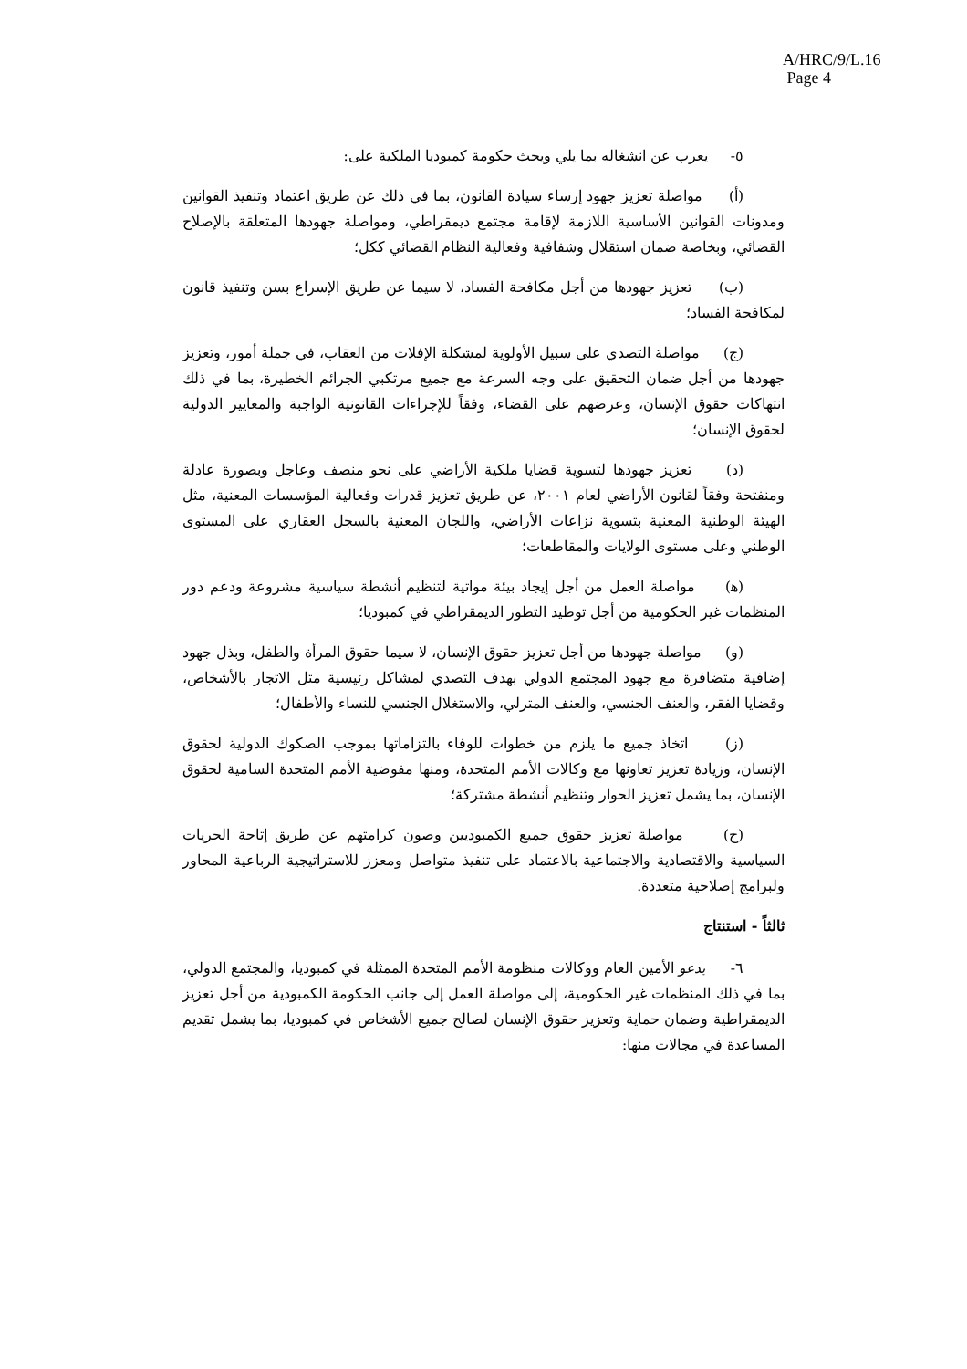A/HRC/9/L.16
Page 4
٥- يعرب عن انشغاله بما يلي ويحث حكومة كمبوديا الملكية على:
(أ) مواصلة تعزيز جهود إرساء سيادة القانون، بما في ذلك عن طريق اعتماد وتنفيذ القوانين ومدونات القوانين الأساسية اللازمة لإقامة مجتمع ديمقراطي، ومواصلة جهودها المتعلقة بالإصلاح القضائي، وبخاصة ضمان استقلال وشفافية وفعالية النظام القضائي ككل؛
(ب) تعزيز جهودها من أجل مكافحة الفساد، لا سيما عن طريق الإسراع بسن وتنفيذ قانون لمكافحة الفساد؛
(ج) مواصلة التصدي على سبيل الأولوية لمشكلة الإفلات من العقاب، في جملة أمور، وتعزيز جهودها من أجل ضمان التحقيق على وجه السرعة مع جميع مرتكبي الجرائم الخطيرة، بما في ذلك انتهاكات حقوق الإنسان، وعرضهم على القضاء، وفقاً للإجراءات القانونية الواجبة والمعايير الدولية لحقوق الإنسان؛
(د) تعزيز جهودها لتسوية قضايا ملكية الأراضي على نحو منصف وعاجل وبصورة عادلة ومنفتحة وفقاً لقانون الأراضي لعام ٢٠٠١، عن طريق تعزيز قدرات وفعالية المؤسسات المعنية، مثل الهيئة الوطنية المعنية بتسوية نزاعات الأراضي، واللجان المعنية بالسجل العقاري على المستوى الوطني وعلى مستوى الولايات والمقاطعات؛
(ﻫ) مواصلة العمل من أجل إيجاد بيئة مواتية لتنظيم أنشطة سياسية مشروعة ودعم دور المنظمات غير الحكومية من أجل توطيد التطور الديمقراطي في كمبوديا؛
(و) مواصلة جهودها من أجل تعزيز حقوق الإنسان، لا سيما حقوق المرأة والطفل، وبذل جهود إضافية متضافرة مع جهود المجتمع الدولي بهدف التصدي لمشاكل رئيسية مثل الاتجار بالأشخاص، وقضايا الفقر، والعنف الجنسي، والعنف المترلي، والاستغلال الجنسي للنساء والأطفال؛
(ز) اتخاذ جميع ما يلزم من خطوات للوفاء بالتزاماتها بموجب الصكوك الدولية لحقوق الإنسان، وزيادة تعزيز تعاونها مع وكالات الأمم المتحدة، ومنها مفوضية الأمم المتحدة السامية لحقوق الإنسان، بما يشمل تعزيز الحوار وتنظيم أنشطة مشتركة؛
(ح) مواصلة تعزيز حقوق جميع الكمبوديين وصون كرامتهم عن طريق إتاحة الحريات السياسية والاقتصادية والاجتماعية بالاعتماد على تنفيذ متواصل ومعزز للاستراتيجية الرباعية المحاور ولبرامج إصلاحية متعددة.
ثالثاً - استنتاج
٦- يدعو الأمين العام ووكالات منظومة الأمم المتحدة الممثلة في كمبوديا، والمجتمع الدولي، بما في ذلك المنظمات غير الحكومية، إلى مواصلة العمل إلى جانب الحكومة الكمبودية من أجل تعزيز الديمقراطية وضمان حماية وتعزيز حقوق الإنسان لصالح جميع الأشخاص في كمبوديا، بما يشمل تقديم المساعدة في مجالات منها: